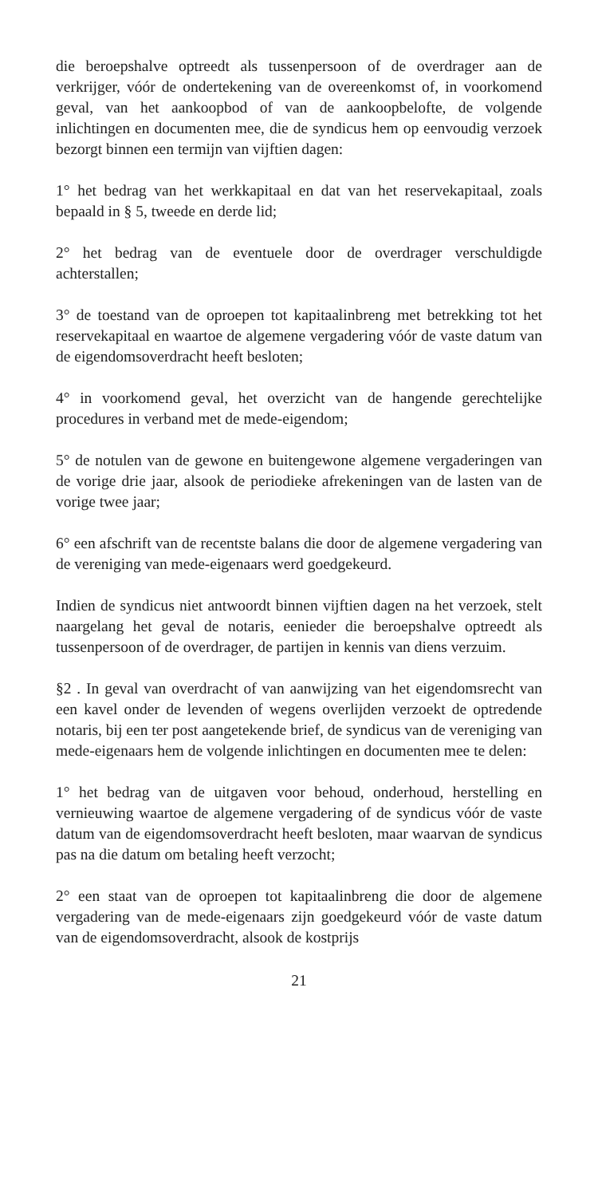die beroepshalve optreedt als tussenpersoon of de overdrager aan de verkrijger, vóór de ondertekening van de overeenkomst of, in voorkomend geval, van het aankoopbod of van de aankoopbelofte, de volgende inlichtingen en documenten mee, die de syndicus hem op eenvoudig verzoek bezorgt binnen een termijn van vijftien dagen:
1° het bedrag van het werkkapitaal en dat van het reservekapitaal, zoals bepaald in § 5, tweede en derde lid;
2° het bedrag van de eventuele door de overdrager verschuldigde achterstallen;
3° de toestand van de oproepen tot kapitaalinbreng met betrekking tot het reservekapitaal en waartoe de algemene vergadering vóór de vaste datum van de eigendomsoverdracht heeft besloten;
4° in voorkomend geval, het overzicht van de hangende gerechtelijke procedures in verband met de mede-eigendom;
5° de notulen van de gewone en buitengewone algemene vergaderingen van de vorige drie jaar, alsook de periodieke afrekeningen van de lasten van de vorige twee jaar;
6° een afschrift van de recentste balans die door de algemene vergadering van de vereniging van mede-eigenaars werd goedgekeurd.
Indien de syndicus niet antwoordt binnen vijftien dagen na het verzoek, stelt naargelang het geval de notaris, eenieder die beroepshalve optreedt als tussenpersoon of de overdrager, de partijen in kennis van diens verzuim.
§2 . In geval van overdracht of van aanwijzing van het eigendomsrecht van een kavel onder de levenden of wegens overlijden verzoekt de optredende notaris, bij een ter post aangetekende brief, de syndicus van de vereniging van mede-eigenaars hem de volgende inlichtingen en documenten mee te delen:
1° het bedrag van de uitgaven voor behoud, onderhoud, herstelling en vernieuwing waartoe de algemene vergadering of de syndicus vóór de vaste datum van de eigendomsoverdracht heeft besloten, maar waarvan de syndicus pas na die datum om betaling heeft verzocht;
2° een staat van de oproepen tot kapitaalinbreng die door de algemene vergadering van de mede-eigenaars zijn goedgekeurd vóór de vaste datum van de eigendomsoverdracht, alsook de kostprijs
21